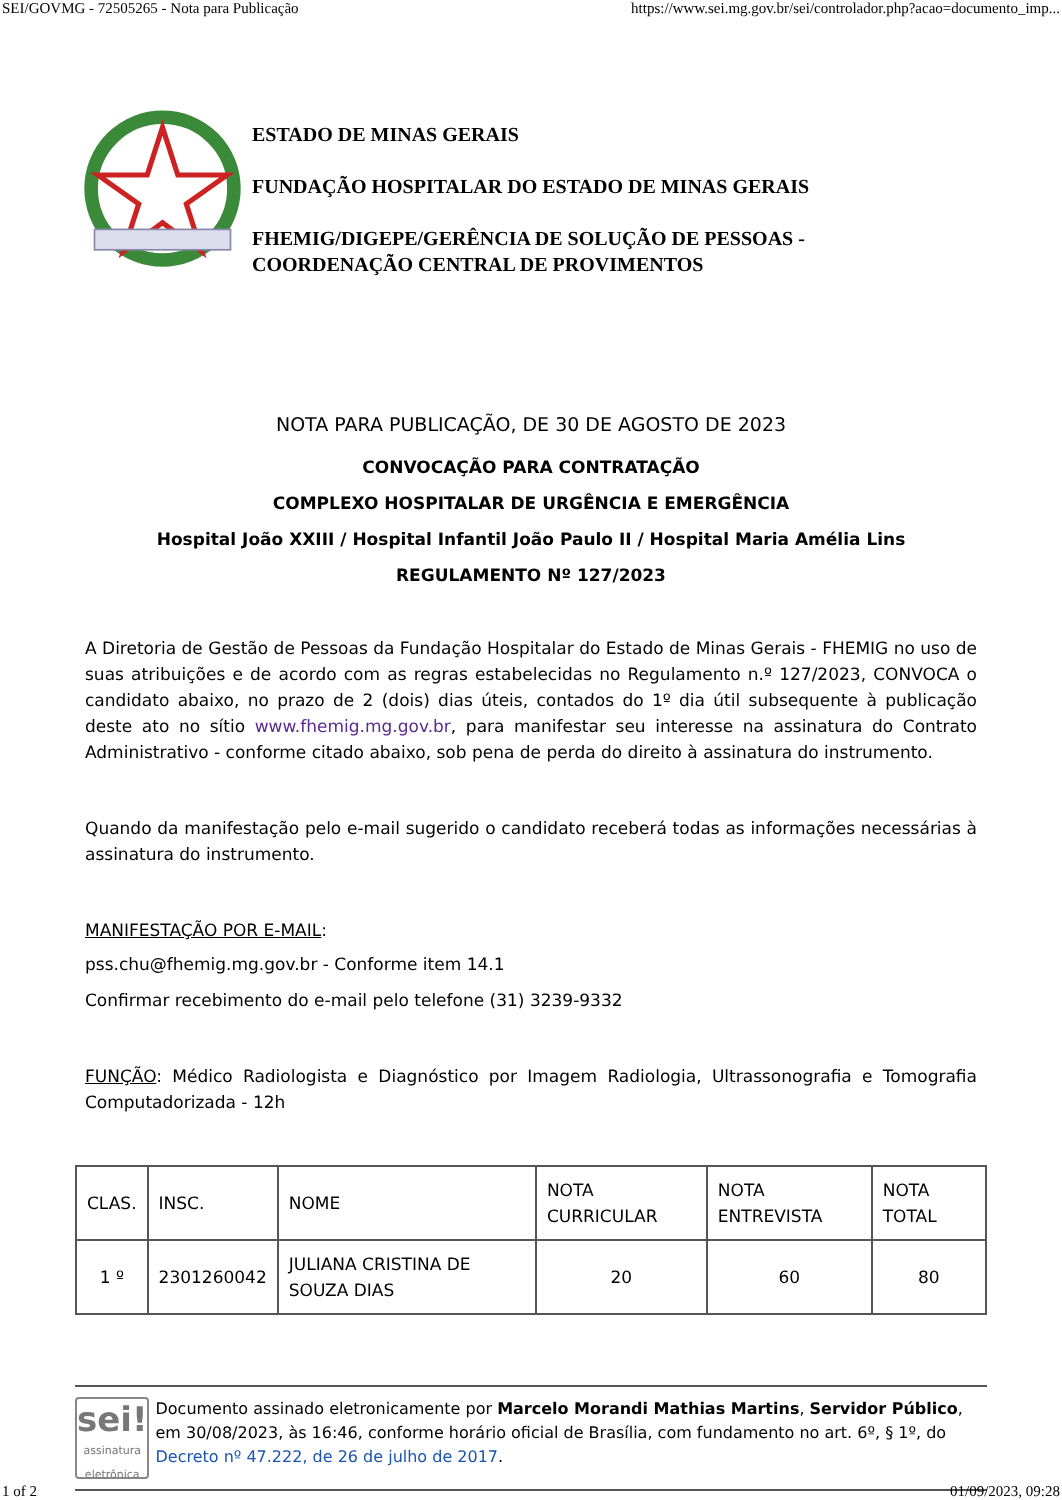SEI/GOVMG - 72505265 - Nota para Publicação https://www.sei.mg.gov.br/sei/controlador.php?acao=documento_imp...
ESTADO DE MINAS GERAIS
FUNDAÇÃO HOSPITALAR DO ESTADO DE MINAS GERAIS
FHEMIG/DIGEPE/GERÊNCIA DE SOLUÇÃO DE PESSOAS -
COORDENAÇÃO CENTRAL DE PROVIMENTOS
NOTA PARA PUBLICAÇÃO, DE 30 DE AGOSTO DE 2023
CONVOCAÇÃO PARA CONTRATAÇÃO
COMPLEXO HOSPITALAR DE URGÊNCIA E EMERGÊNCIA
Hospital João XXIII / Hospital Infantil João Paulo II / Hospital Maria Amélia Lins
REGULAMENTO Nº 127/2023
A Diretoria de Gestão de Pessoas da Fundação Hospitalar do Estado de Minas Gerais - FHEMIG no uso de suas atribuições e de acordo com as regras estabelecidas no Regulamento n.º 127/2023, CONVOCA o candidato abaixo, no prazo de 2 (dois) dias úteis, contados do 1º dia útil subsequente à publicação deste ato no sítio www.fhemig.mg.gov.br, para manifestar seu interesse na assinatura do Contrato Administrativo - conforme citado abaixo, sob pena de perda do direito à assinatura do instrumento.
Quando da manifestação pelo e-mail sugerido o candidato receberá todas as informações necessárias à assinatura do instrumento.
MANIFESTAÇÃO POR E-MAIL:
pss.chu@fhemig.mg.gov.br - Conforme item 14.1
Confirmar recebimento do e-mail pelo telefone (31) 3239-9332
FUNÇÃO: Médico Radiologista e Diagnóstico por Imagem Radiologia, Ultrassonografia e Tomografia Computadorizada - 12h
| CLAS. | INSC. | NOME | NOTA CURRICULAR | NOTA ENTREVISTA | NOTA TOTAL |
| 1 º | 2301260042 | JULIANA CRISTINA DE SOUZA DIAS | 20 | 60 | 80 |
sei!
assinatura
eletrônica
Documento assinado eletronicamente por Marcelo Morandi Mathias Martins, Servidor Público, em 30/08/2023, às 16:46, conforme horário oficial de Brasília, com fundamento no art. 6º, § 1º, do Decreto nº 47.222, de 26 de julho de 2017.
1 of 2 01/09/2023, 09:28